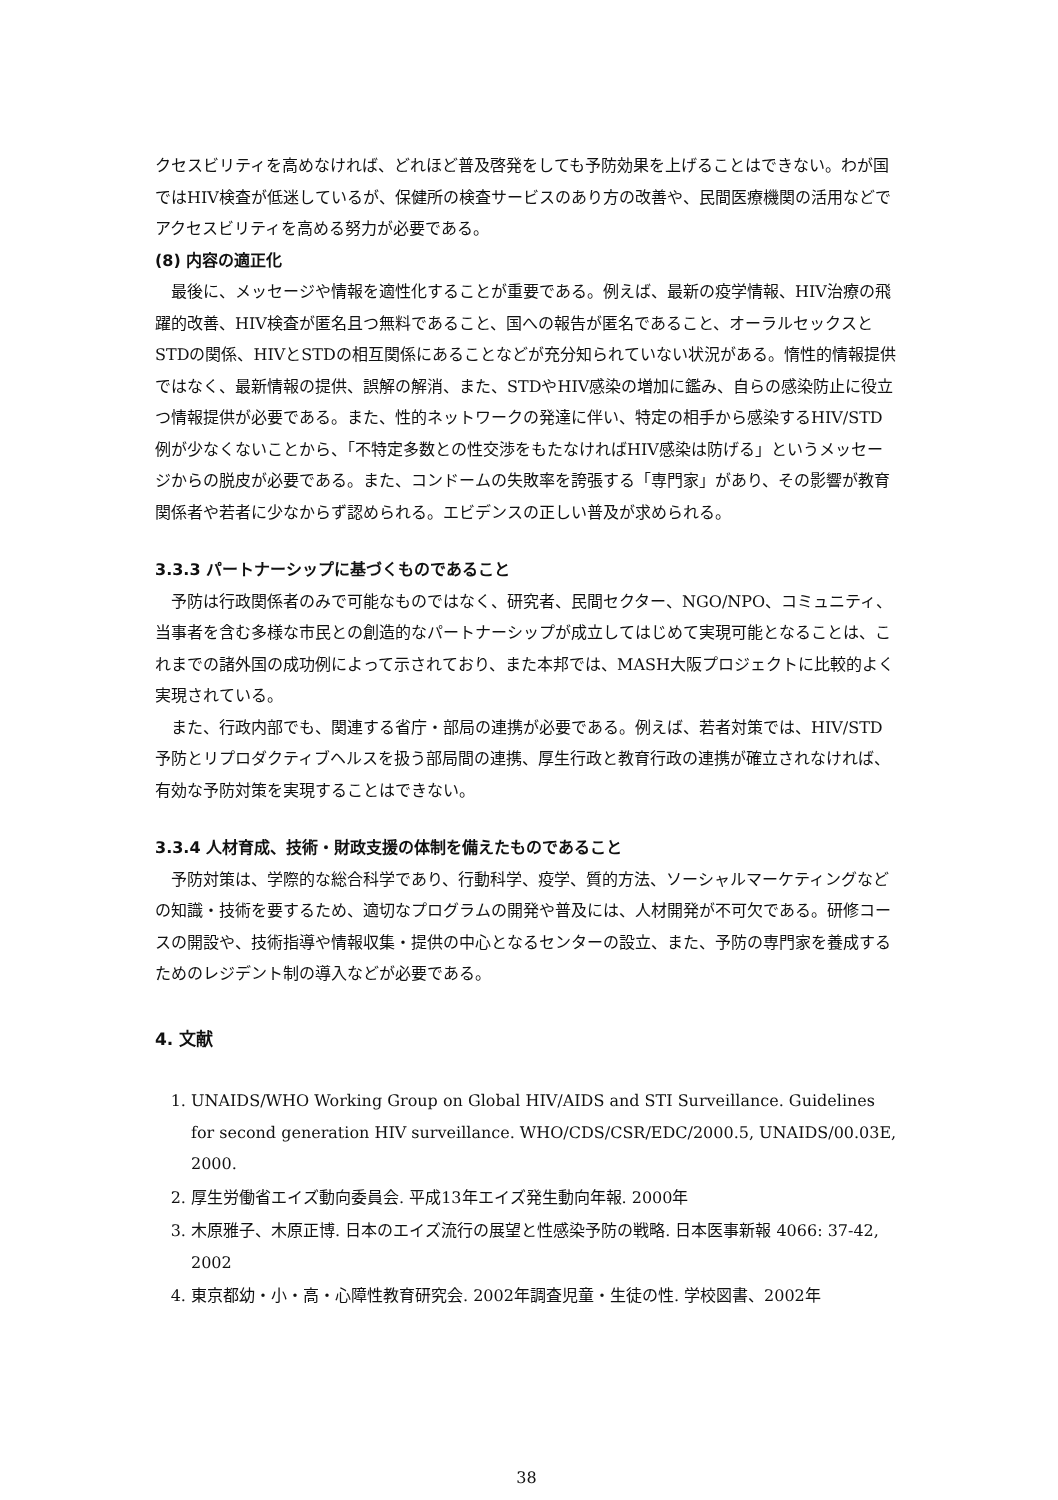クセスビリティを高めなければ、どれほど普及啓発をしても予防効果を上げることはできない。わが国ではHIV検査が低迷しているが、保健所の検査サービスのあり方の改善や、民間医療機関の活用などでアクセスビリティを高める努力が必要である。
(8) 内容の適正化
最後に、メッセージや情報を適性化することが重要である。例えば、最新の疫学情報、HIV治療の飛躍的改善、HIV検査が匿名且つ無料であること、国への報告が匿名であること、オーラルセックスとSTDの関係、HIVとSTDの相互関係にあることなどが充分知られていない状況がある。惰性的情報提供ではなく、最新情報の提供、誤解の解消、また、STDやHIV感染の増加に鑑み、自らの感染防止に役立つ情報提供が必要である。また、性的ネットワークの発達に伴い、特定の相手から感染するHIV/STD例が少なくないことから、「不特定多数との性交渉をもたなければHIV感染は防げる」というメッセージからの脱皮が必要である。また、コンドームの失敗率を誇張する「専門家」があり、その影響が教育関係者や若者に少なからず認められる。エビデンスの正しい普及が求められる。
3.3.3 パートナーシップに基づくものであること
予防は行政関係者のみで可能なものではなく、研究者、民間セクター、NGO/NPO、コミュニティ、当事者を含む多様な市民との創造的なパートナーシップが成立してはじめて実現可能となることは、これまでの諸外国の成功例によって示されており、また本邦では、MASH大阪プロジェクトに比較的よく実現されている。
また、行政内部でも、関連する省庁・部局の連携が必要である。例えば、若者対策では、HIV/STD予防とリプロダクティブヘルスを扱う部局間の連携、厚生行政と教育行政の連携が確立されなければ、有効な予防対策を実現することはできない。
3.3.4 人材育成、技術・財政支援の体制を備えたものであること
予防対策は、学際的な総合科学であり、行動科学、疫学、質的方法、ソーシャルマーケティングなどの知識・技術を要するため、適切なプログラムの開発や普及には、人材開発が不可欠である。研修コースの開設や、技術指導や情報収集・提供の中心となるセンターの設立、また、予防の専門家を養成するためのレジデント制の導入などが必要である。
4. 文献
1. UNAIDS/WHO Working Group on Global HIV/AIDS and STI Surveillance. Guidelines for second generation HIV surveillance. WHO/CDS/CSR/EDC/2000.5, UNAIDS/00.03E, 2000.
2. 厚生労働省エイズ動向委員会. 平成13年エイズ発生動向年報. 2000年
3. 木原雅子、木原正博. 日本のエイズ流行の展望と性感染予防の戦略. 日本医事新報 4066: 37-42, 2002
4. 東京都幼・小・高・心障性教育研究会. 2002年調査児童・生徒の性. 学校図書、2002年
38